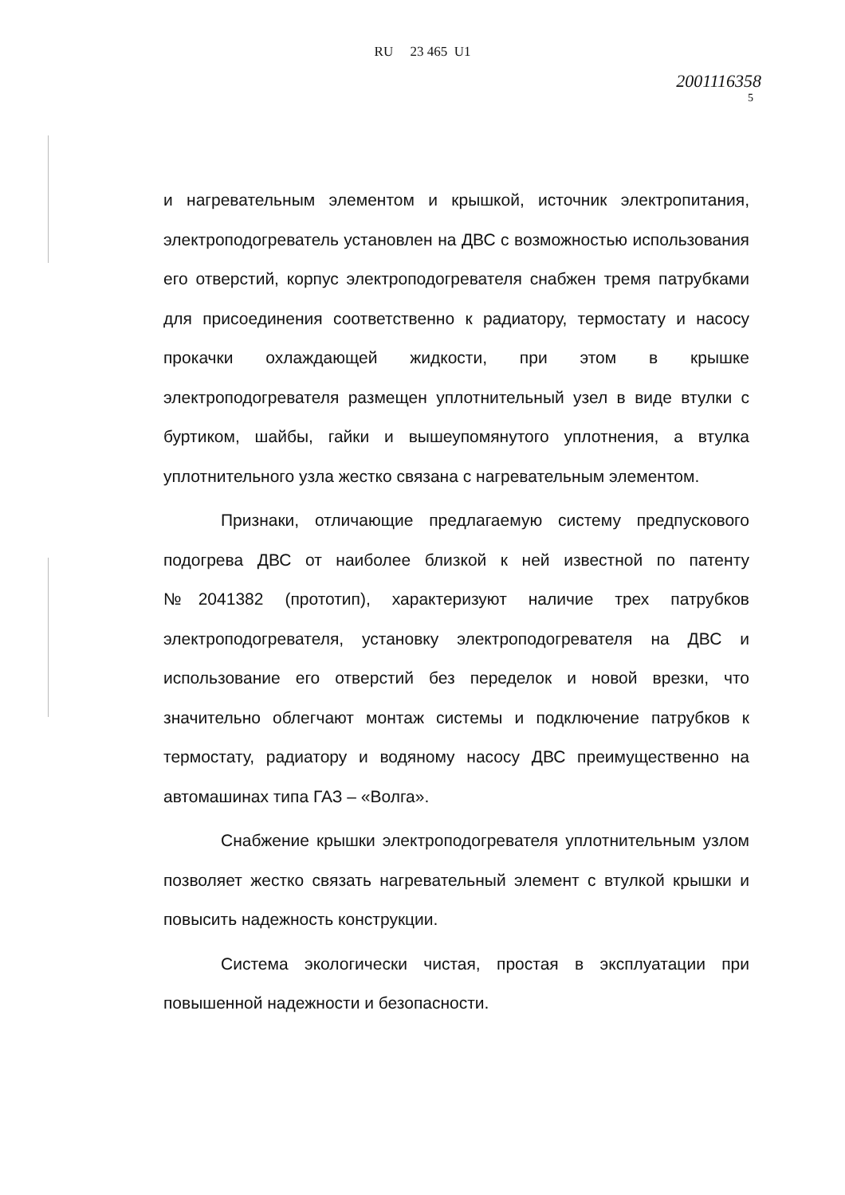RU 23 465 U1
2001116358
5
и нагревательным элементом и крышкой, источник электропитания, электроподогреватель установлен на ДВС с возможностью использования его отверстий, корпус электроподогревателя снабжен тремя патрубками для присоединения соответственно к радиатору, термостату и насосу прокачки охлаждающей жидкости, при этом в крышке электроподогревателя размещен уплотнительный узел в виде втулки с буртиком, шайбы, гайки и вышеупомянутого уплотнения, а втулка уплотнительного узла жестко связана с нагревательным элементом.
Признаки, отличающие предлагаемую систему предпускового подогрева ДВС от наиболее близкой к ней известной по патенту №2041382 (прототип), характеризуют наличие трех патрубков электроподогревателя, установку электроподогревателя на ДВС и использование его отверстий без переделок и новой врезки, что значительно облегчают монтаж системы и подключение патрубков к термостату, радиатору и водяному насосу ДВС преимущественно на автомашинах типа ГАЗ – «Волга».
Снабжение крышки электроподогревателя уплотнительным узлом позволяет жестко связать нагревательный элемент с втулкой крышки и повысить надежность конструкции.
Система экологически чистая, простая в эксплуатации при повышенной надежности и безопасности.